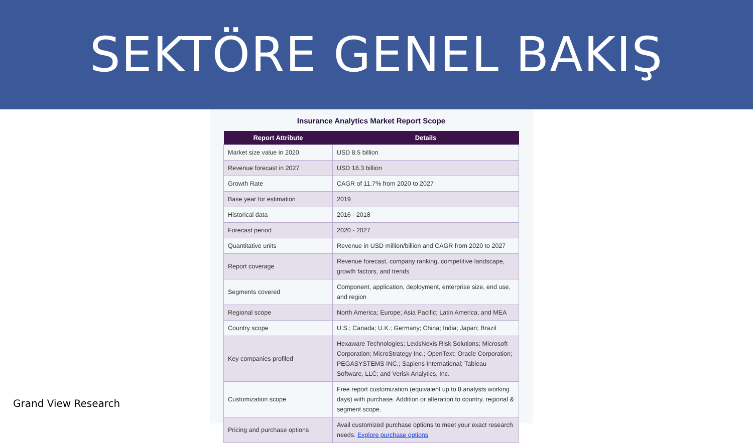SEKTÖRE GENEL BAKIŞ
Insurance Analytics Market Report Scope
| Report Attribute | Details |
| --- | --- |
| Market size value in 2020 | USD 8.5 billion |
| Revenue forecast in 2027 | USD 18.3 billion |
| Growth Rate | CAGR of 11.7% from 2020 to 2027 |
| Base year for estimation | 2019 |
| Historical data | 2016 - 2018 |
| Forecast period | 2020 - 2027 |
| Quantitative units | Revenue in USD million/billion and CAGR from 2020 to 2027 |
| Report coverage | Revenue forecast, company ranking, competitive landscape, growth factors, and trends |
| Segments covered | Component, application, deployment, enterprise size, end use, and region |
| Regional scope | North America; Europe; Asia Pacific; Latin America; and MEA |
| Country scope | U.S.; Canada; U.K.; Germany; China; India; Japan; Brazil |
| Key companies profiled | Hexaware Technologies; LexisNexis Risk Solutions; Microsoft Corporation; MicroStrategy Inc.; OpenText; Oracle Corporation; PEGASYSTEMS INC.; Sapiens International; Tableau Software, LLC; and Verisk Analytics, Inc. |
| Customization scope | Free report customization (equivalent up to 8 analysts working days) with purchase. Addition or alteration to country, regional & segment scope. |
| Pricing and purchase options | Avail customized purchase options to meet your exact research needs. Explore purchase options |
Grand View Research